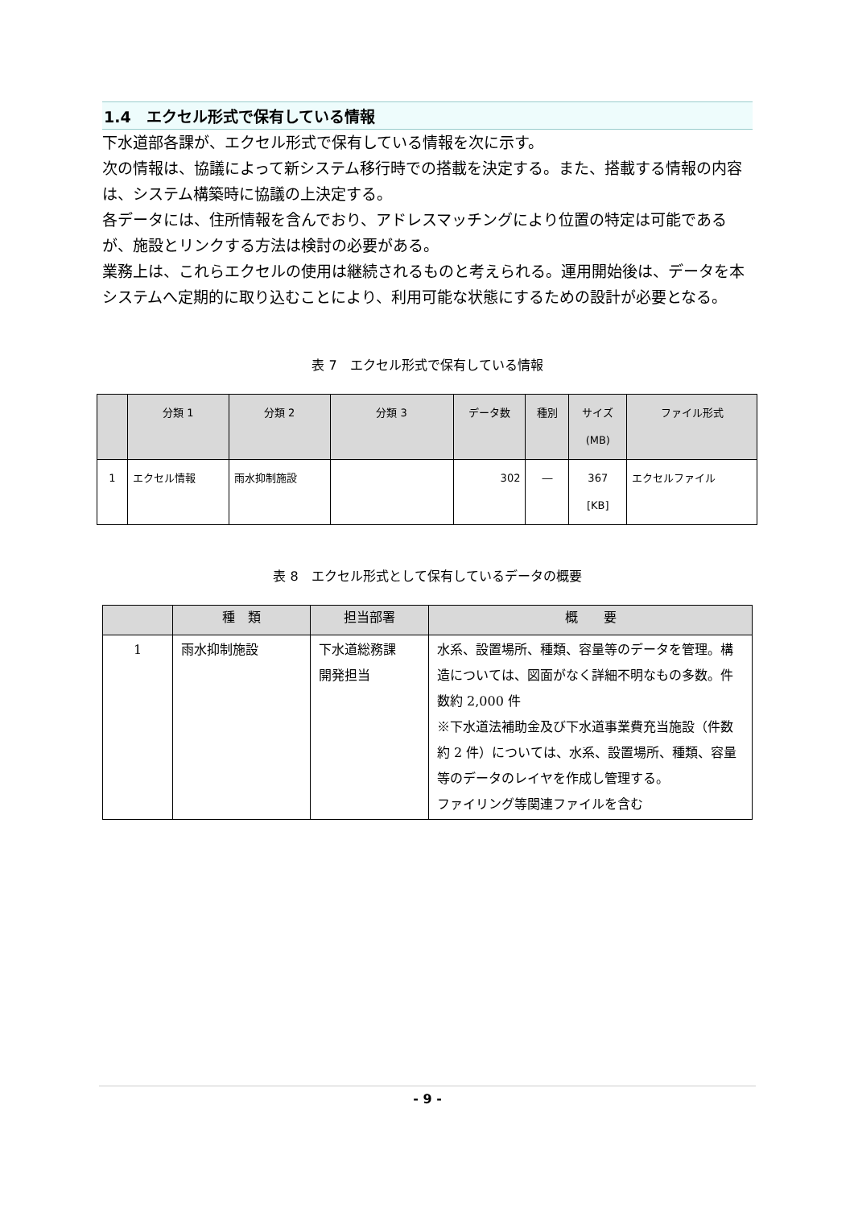1.4　エクセル形式で保有している情報
下水道部各課が、エクセル形式で保有している情報を次に示す。
次の情報は、協議によって新システム移行時での搭載を決定する。また、搭載する情報の内容は、システム構築時に協議の上決定する。
各データには、住所情報を含んでおり、アドレスマッチングにより位置の特定は可能であるが、施設とリンクする方法は検討の必要がある。
業務上は、これらエクセルの使用は継続されるものと考えられる。運用開始後は、データを本システムへ定期的に取り込むことにより、利用可能な状態にするための設計が必要となる。
表 7　エクセル形式で保有している情報
| | 分類 1 | 分類 2 | 分類 3 | データ数 | 種別 | サイズ (MB) | ファイル形式 |
| --- | --- | --- | --- | --- | --- | --- | --- |
| 1 | エクセル情報 | 雨水抑制施設 | | 302 | ― | 367 [KB] | エクセルファイル |
表 8　エクセル形式として保有しているデータの概要
| | 種 類 | 担当部署 | 概 要 |
| --- | --- | --- | --- |
| 1 | 雨水抑制施設 | 下水道総務課 開発担当 | 水系、設置場所、種類、容量等のデータを管理。構造については、図面がなく詳細不明なもの多数。件数約 2,000 件 ※下水道法補助金及び下水道事業費充当施設（件数約 2 件）については、水系、設置場所、種類、容量等のデータのレイヤを作成し管理する。 ファイリング等関連ファイルを含む |
- 9 -